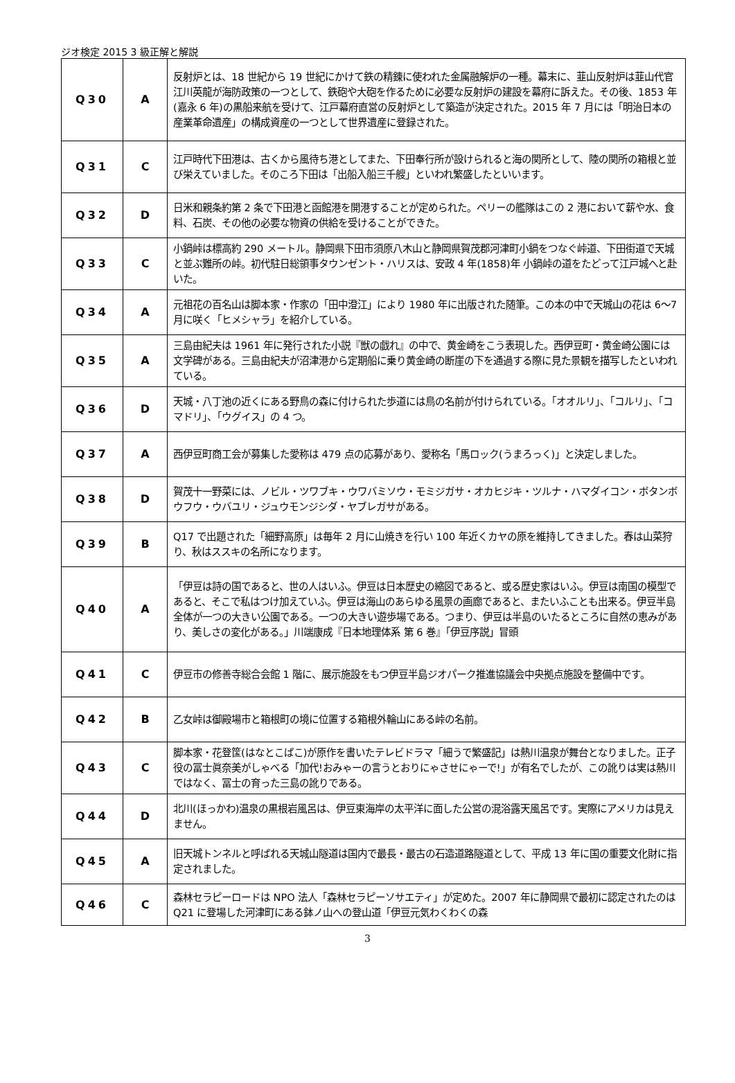ジオ検定 2015 3 級正解と解説
| Q30 | A | 反射炉とは、18 世紀から 19 世紀にかけて鉄の精錬に使われた金属融解炉の一種。幕末に、韮山反射炉は韮山代官江川英龍が海防政策の一つとして、鉄砲や大砲を作るために必要な反射炉の建設を幕府に訴えた。その後、1853 年(嘉永 6 年)の黒船来航を受けて、江戸幕府直営の反射炉として築造が決定された。2015 年 7 月には「明治日本の産業革命遺産」の構成資産の一つとして世界遺産に登録された。 |
| Q31 | C | 江戸時代下田港は、古くから風待ち港としてまた、下田奉行所が設けられると海の関所として、陸の関所の箱根と並び栄えていました。そのころ下田は「出船入船三千艘」といわれ繁盛したといいます。 |
| Q32 | D | 日米和親条約第 2 条で下田港と函館港を開港することが定められた。ペリーの艦隊はこの 2 港において薪や水、食料、石炭、その他の必要な物資の供給を受けることができた。 |
| Q33 | C | 小鍋峠は標高約 290 メートル。静岡県下田市須原八木山と静岡県賀茂郡河津町小鍋をつなぐ峠道、下田街道で天城と並ぶ難所の峠。初代駐日総領事タウンゼント・ハリスは、安政 4 年(1858)年 小鍋峠の道をたどって江戸城へと赴いた。 |
| Q34 | A | 元祖花の百名山は脚本家・作家の「田中澄江」により 1980 年に出版された随筆。この本の中で天城山の花は 6～7 月に咲く「ヒメシャラ」を紹介している。 |
| Q35 | A | 三島由紀夫は 1961 年に発行された小説『獣の戯れ』の中で、黄金崎をこう表現した。西伊豆町・黄金崎公園には文学碑がある。三島由紀夫が沼津港から定期船に乗り黄金崎の断崖の下を通過する際に見た景観を描写したといわれている。 |
| Q36 | D | 天城・八丁池の近くにある野鳥の森に付けられた歩道には鳥の名前が付けられている。「オオルリ」、「コルリ」、「コマドリ」、「ウグイス」の 4 つ。 |
| Q37 | A | 西伊豆町商工会が募集した愛称は 479 点の応募があり、愛称名「馬ロック(うまろっく)」と決定しました。 |
| Q38 | D | 賀茂十一野菜には、ノビル・ツワブキ・ウワバミソウ・モミジガサ・オカヒジキ・ツルナ・ハマダイコン・ボタンボウフウ・ウバユリ・ジュウモンジシダ・ヤブレガサがある。 |
| Q39 | B | Q17 で出題された「細野高原」は毎年 2 月に山焼きを行い 100 年近くカヤの原を維持してきました。春は山菜狩り、秋はススキの名所になります。 |
| Q40 | A | 「伊豆は詩の国であると、世の人はいふ。伊豆は日本歴史の縮図であると、或る歴史家はいふ。伊豆は南国の模型であると、そこで私はつけ加えていふ。伊豆は海山のあらゆる風景の画廊であると、またいふことも出来る。伊豆半島全体が一つの大きい公園である。一つの大きい遊歩場である。つまり、伊豆は半島のいたるところに自然の恵みがあり、美しさの変化がある。」川端康成『日本地理体系 第 6 巻』「伊豆序説」冒頭 |
| Q41 | C | 伊豆市の修善寺総合会館 1 階に、展示施設をもつ伊豆半島ジオパーク推進協議会中央拠点施設を整備中です。 |
| Q42 | B | 乙女峠は御殿場市と箱根町の境に位置する箱根外輪山にある峠の名前。 |
| Q43 | C | 脚本家・花登筺(はなとこばこ)が原作を書いたテレビドラマ「細うで繁盛記」は熱川温泉が舞台となりました。正子役の冨士眞奈美がしゃべる「加代!おみゃーの言うとおりにゃさせにゃーで!」が有名でしたが、この訛りは実は熱川ではなく、冨士の育った三島の訛りである。 |
| Q44 | D | 北川(ほっかわ)温泉の黒根岩風呂は、伊豆東海岸の太平洋に面した公営の混浴露天風呂です。実際にアメリカは見えません。 |
| Q45 | A | 旧天城トンネルと呼ばれる天城山隧道は国内で最長・最古の石造道路隧道として、平成 13 年に国の重要文化財に指定されました。 |
| Q46 | C | 森林セラピーロードは NPO 法人「森林セラピーソサエティ」が定めた。2007 年に静岡県で最初に認定されたのは Q21 に登場した河津町にある鉢ノ山への登山道「伊豆元気わくわくの森 |
3